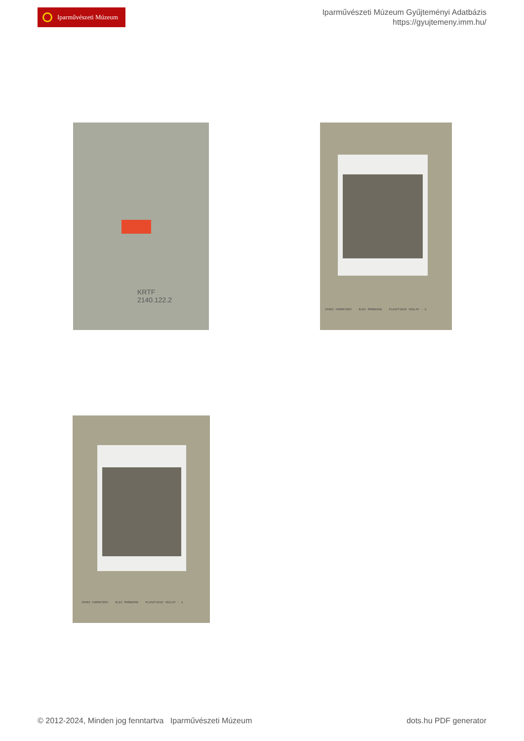Iparművészeti Múzeum
Iparművészeti Múzeum Gyűjteményi Adatbázis
https://gyujtemeny.imm.hu/
KRTF
2140.122.2
IPARI FORMATERV ELDI PRÓBAPAD PLASZTIKUS VÁZLAT - 2
IPARI FORMATERV ELDI PRÓBAPAD PLASZTIKUS VÁZLAT - 1
© 2012-2024, Minden jog fenntartva Iparművészeti Múzeum
dots.hu PDF generator